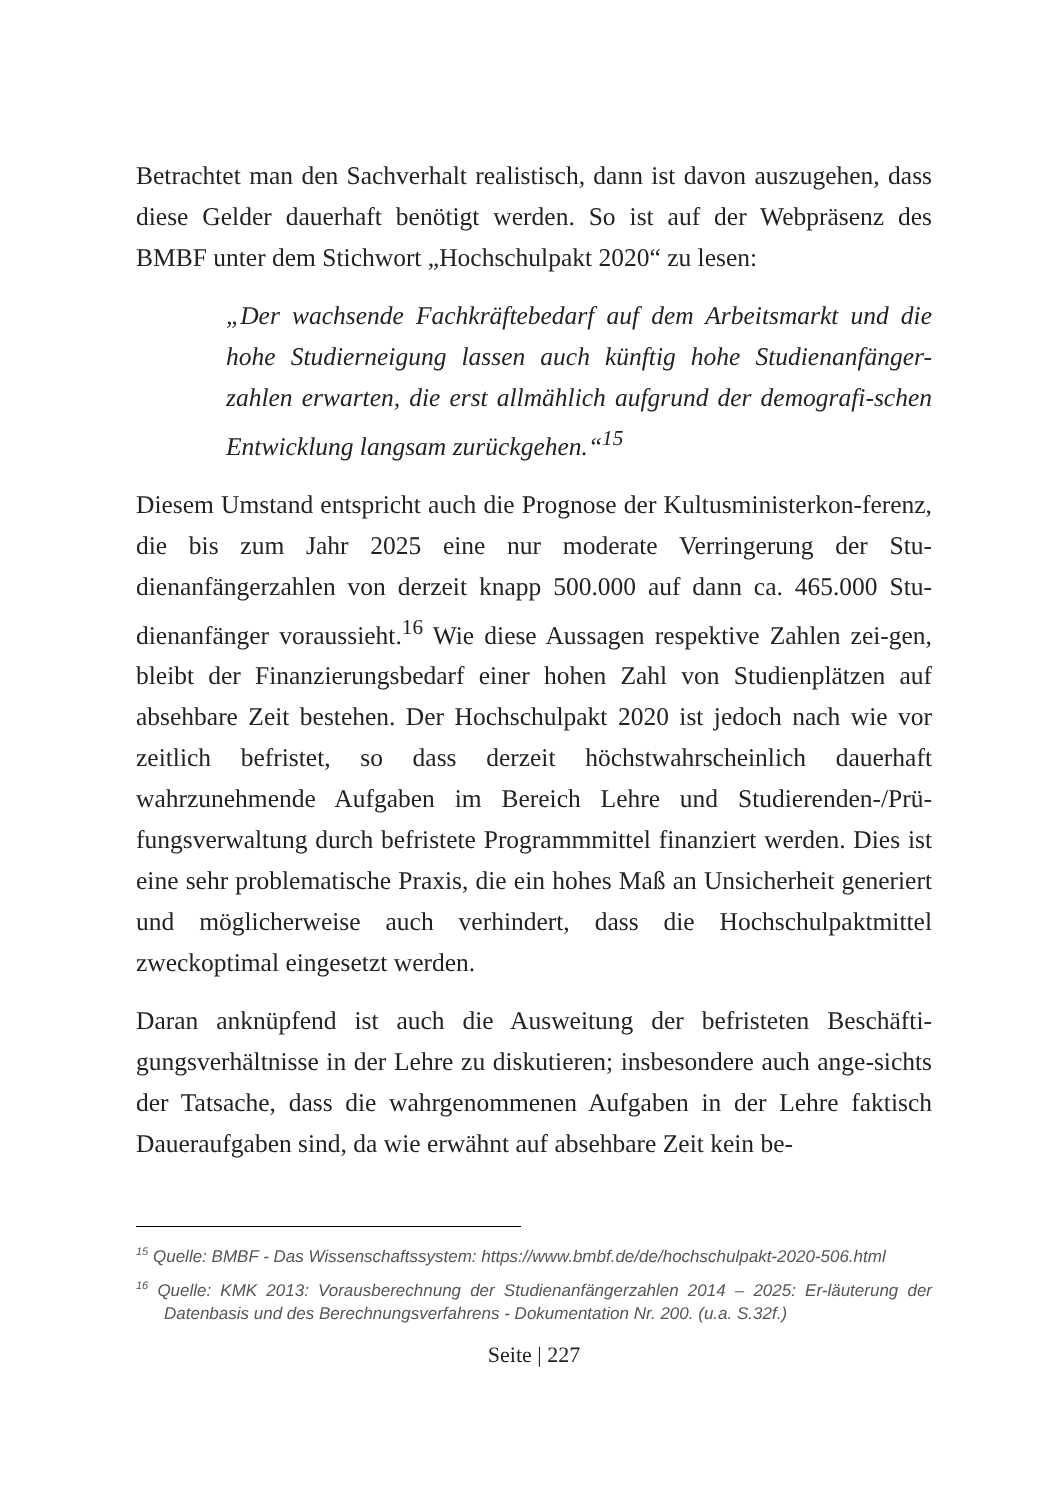Betrachtet man den Sachverhalt realistisch, dann ist davon auszugehen, dass diese Gelder dauerhaft benötigt werden. So ist auf der Webpräsenz des BMBF unter dem Stichwort „Hochschulpakt 2020“ zu lesen:
„Der wachsende Fachkräftebedarf auf dem Arbeitsmarkt und die hohe Studierneigung lassen auch künftig hohe Studienanfänger-zahlen erwarten, die erst allmählich aufgrund der demografi-schen Entwicklung langsam zurückgehen.“<sup>15</sup>
Diesem Umstand entspricht auch die Prognose der Kultusministerkon-ferenz, die bis zum Jahr 2025 eine nur moderate Verringerung der Stu-dienanfängerzahlen von derzeit knapp 500.000 auf dann ca. 465.000 Stu-dienanfänger voraussieht.<sup>16</sup> Wie diese Aussagen respektive Zahlen zei-gen, bleibt der Finanzierungsbedarf einer hohen Zahl von Studienplätzen auf absehbare Zeit bestehen. Der Hochschulpakt 2020 ist jedoch nach wie vor zeitlich befristet, so dass derzeit höchstwahrscheinlich dauerhaft wahrzunehmende Aufgaben im Bereich Lehre und Studierenden-/Prü-fungsverwaltung durch befristete Programmmittel finanziert werden. Dies ist eine sehr problematische Praxis, die ein hohes Maß an Unsicherheit generiert und möglicherweise auch verhindert, dass die Hochschulpaktmittel zweckoptimal eingesetzt werden.
Daran anknüpfend ist auch die Ausweitung der befristeten Beschäfti-gungsverhältnisse in der Lehre zu diskutieren; insbesondere auch ange-sichts der Tatsache, dass die wahrgenommenen Aufgaben in der Lehre faktisch Daueraufgaben sind, da wie erwähnt auf absehbare Zeit kein be-
<sup>15</sup> Quelle: BMBF - Das Wissenschaftssystem: https://www.bmbf.de/de/hochschulpakt-2020-506.html
<sup>16</sup> Quelle: KMK 2013: Vorausberechnung der Studienanfängerzahlen 2014 – 2025: Er-läuterung der Datenbasis und des Berechnungsverfahrens - Dokumentation Nr. 200. (u.a. S.32f.)
Seite | 227